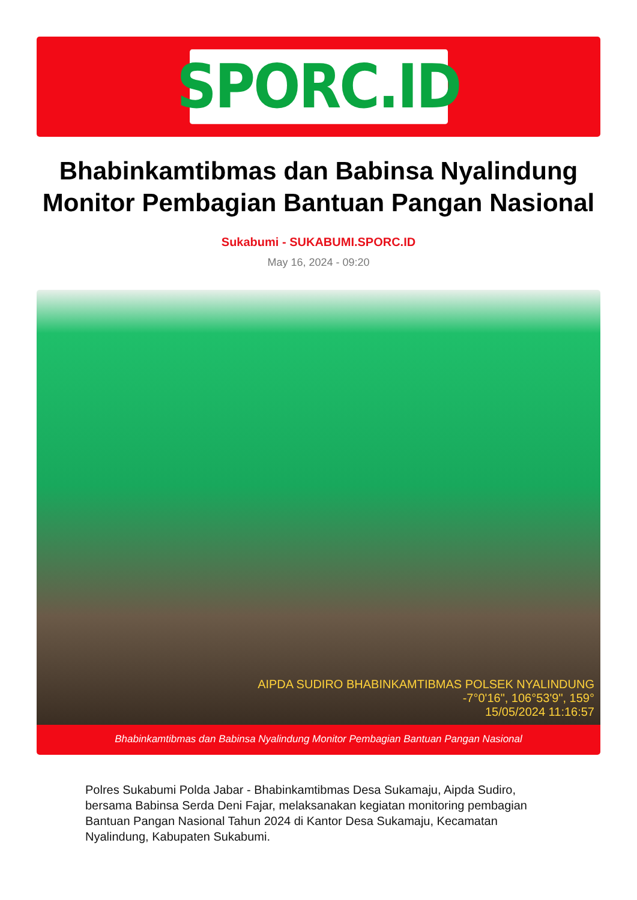SPORC.ID
Bhabinkamtibmas dan Babinsa Nyalindung Monitor Pembagian Bantuan Pangan Nasional
Sukabumi - SUKABUMI.SPORC.ID
May 16, 2024 - 09:20
AIPDA SUDIRO BHABINKAMTIBMAS POLSEK NYALINDUNG
-7°0'16", 106°53'9", 159°
15/05/2024 11:16:57
Bhabinkamtibmas dan Babinsa Nyalindung Monitor Pembagian Bantuan Pangan Nasional
Polres Sukabumi Polda Jabar - Bhabinkamtibmas Desa Sukamaju, Aipda Sudiro, bersama Babinsa Serda Deni Fajar, melaksanakan kegiatan monitoring pembagian Bantuan Pangan Nasional Tahun 2024 di Kantor Desa Sukamaju, Kecamatan Nyalindung, Kabupaten Sukabumi.